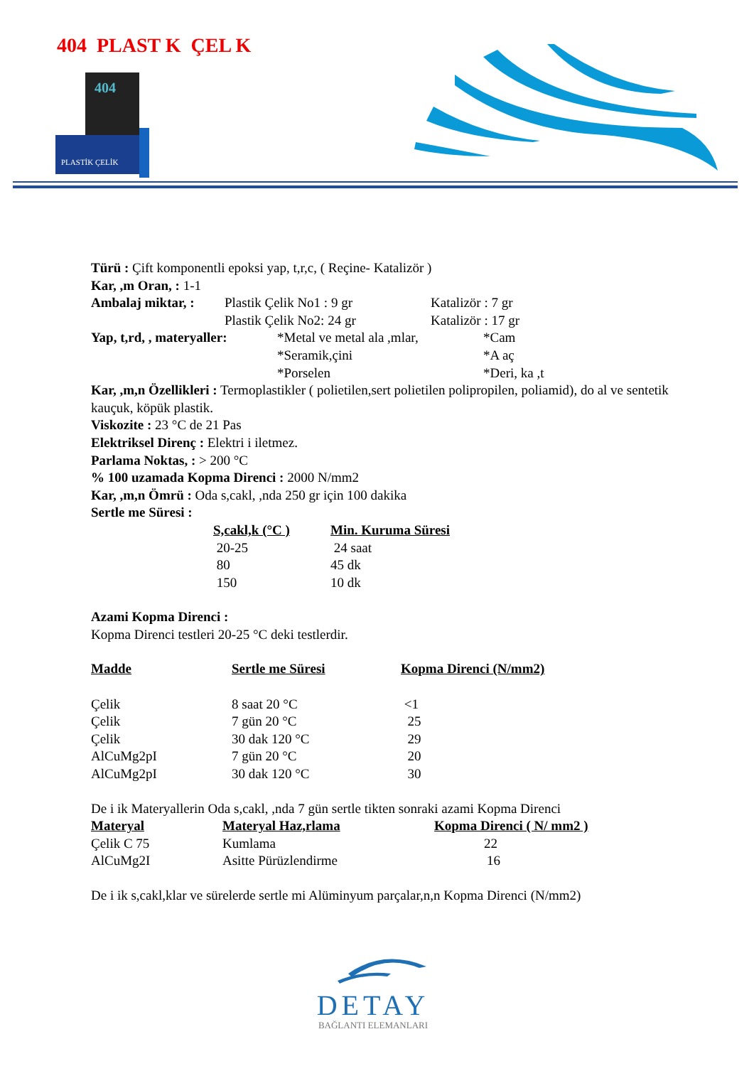404 PLAST K ÇEL K
404
PLASTİK ÇELİK
Türü : Çift komponentli epoksi yap, t,r,c, ( Reçine- Katalizör )
Kar, ,m Oran, : 1-1
| Ambalaj miktar, : | Plastik Çelik No1 : 9 gr | Katalizör : 7 gr |
| | Plastik Çelik No2: 24 gr | Katalizör : 17 gr |
| Yap, t,rd, , materyaller: | *Metal ve metal ala ,mlar, | *Cam |
| | *Seramik,çini | *A aç |
| | *Porselen | *Deri, ka ,t |
Kar, ,m,n Özellikleri : Termoplastikler ( polietilen,sert polietilen polipropilen, poliamid), do al ve sentetik kauçuk, köpük plastik.
Viskozite : 23 °C de 21 Pas
Elektriksel Direnç : Elektri i iletmez.
Parlama Noktas, : > 200 °C
% 100 uzamada Kopma Direnci : 2000 N/mm2
Kar, ,m,n Ömrü : Oda s,cakl, ,nda 250 gr için 100 dakika
Sertle me Süresi :
| S,cakl,k (°C ) | Min. Kuruma Süresi |
| --- | --- |
| 20-25 | 24 saat |
| 80 | 45 dk |
| 150 | 10 dk |
Azami Kopma Direnci :
Kopma Direnci testleri 20-25 °C deki testlerdir.
| Madde | Sertle me Süresi | Kopma Direnci (N/mm2) |
| --- | --- | --- |
| Çelik | 8 saat 20 °C | <1 |
| Çelik | 7 gün 20 °C | 25 |
| Çelik | 30 dak 120 °C | 29 |
| AlCuMg2pI | 7 gün 20 °C | 20 |
| AlCuMg2pI | 30 dak 120 °C | 30 |
De i ik Materyallerin Oda s,cakl, ,nda 7 gün sertle tikten sonraki azami Kopma Direnci
| Materyal | Materyal Haz,rlama | Kopma Direnci ( N/ mm2 ) |
| --- | --- | --- |
| Çelik C 75 | Kumlama | 22 |
| AlCuMg2I | Asitte Pürüzlendirme | 16 |
De i ik s,cakl,klar ve sürelerde sertle mi Alüminyum parçalar,n,n Kopma Direnci (N/mm2)
DETAY
BAĞLANTI ELEMANLARI